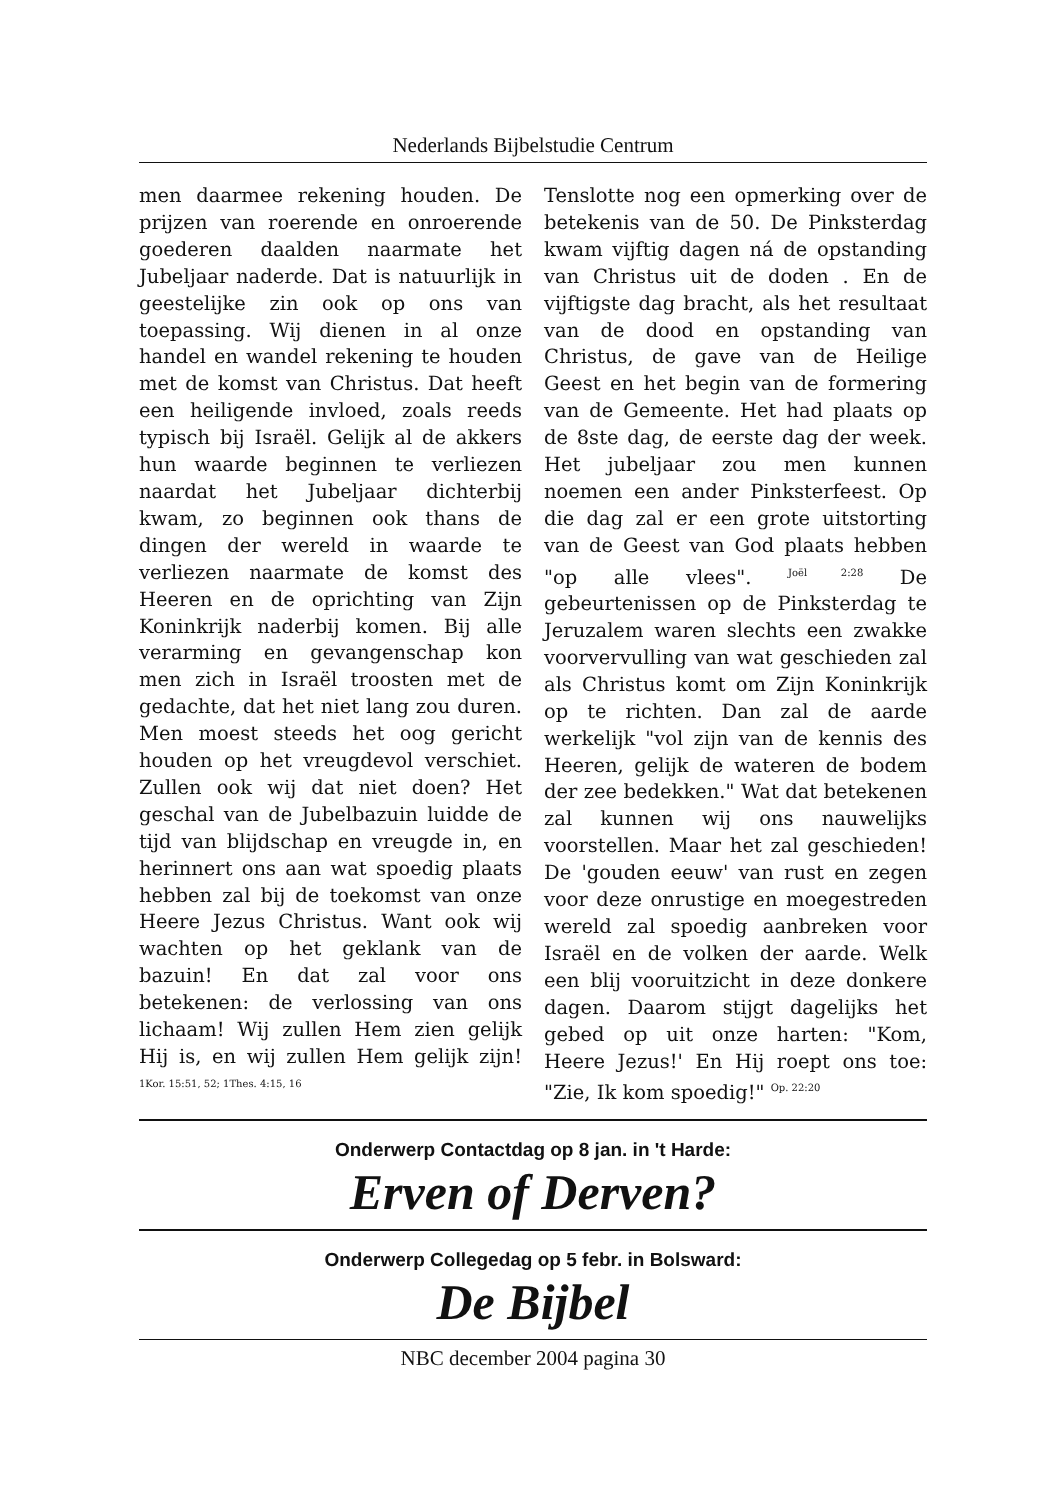Nederlands Bijbelstudie Centrum
men daarmee rekening houden. De prijzen van roerende en onroerende goederen daalden naarmate het Jubeljaar naderde. Dat is natuurlijk in geestelijke zin ook op ons van toepassing. Wij dienen in al onze handel en wandel rekening te houden met de komst van Christus. Dat heeft een heiligende invloed, zoals reeds typisch bij Israël. Gelijk al de akkers hun waarde beginnen te verliezen naardat het Jubeljaar dichterbij kwam, zo beginnen ook thans de dingen der wereld in waarde te verliezen naarmate de komst des Heeren en de oprichting van Zijn Koninkrijk naderbij komen. Bij alle verarming en gevangenschap kon men zich in Israël troosten met de gedachte, dat het niet lang zou duren. Men moest steeds het oog gericht houden op het vreugdevol verschiet. Zullen ook wij dat niet doen? Het geschal van de Jubelbazuin luidde de tijd van blijdschap en vreugde in, en herinnert ons aan wat spoedig plaats hebben zal bij de toekomst van onze Heere Jezus Christus. Want ook wij wachten op het geklank van de bazuin! En dat zal voor ons betekenen: de verlossing van ons lichaam! Wij zullen Hem zien gelijk Hij is, en wij zullen Hem gelijk zijn! <sup>1Kor. 15:51, 52; 1Thes. 4:15, 16</sup>
Tenslotte nog een opmerking over de betekenis van de 50. De Pinksterdag kwam vijftig dagen ná de opstanding van Christus uit de doden . En de vijftigste dag bracht, als het resultaat van de dood en opstanding van Christus, de gave van de Heilige Geest en het begin van de formering van de Gemeente. Het had plaats op de 8ste dag, de eerste dag der week. Het jubeljaar zou men kunnen noemen een ander Pinksterfeest. Op die dag zal er een grote uitstorting van de Geest van God plaats hebben "op alle vlees". <sup>Joël 2:28</sup> De gebeurtenissen op de Pinksterdag te Jeruzalem waren slechts een zwakke voorvervulling van wat geschieden zal als Christus komt om Zijn Koninkrijk op te richten. Dan zal de aarde werkelijk "vol zijn van de kennis des Heeren, gelijk de wateren de bodem der zee bedekken." Wat dat betekenen zal kunnen wij ons nauwelijks voorstellen. Maar het zal geschieden! De 'gouden eeuw' van rust en zegen voor deze onrustige en moegestreden wereld zal spoedig aanbreken voor Israël en de volken der aarde. Welk een blij vooruitzicht in deze donkere dagen. Daarom stijgt dagelijks het gebed op uit onze harten: "Kom, Heere Jezus!' En Hij roept ons toe: "Zie, Ik kom spoedig!" <sup>Op. 22:20</sup>
Onderwerp Contactdag op 8 jan. in 't Harde:
Erven of Derven?
Onderwerp Collegedag op 5 febr. in Bolsward:
De Bijbel
NBC december 2004 pagina 30